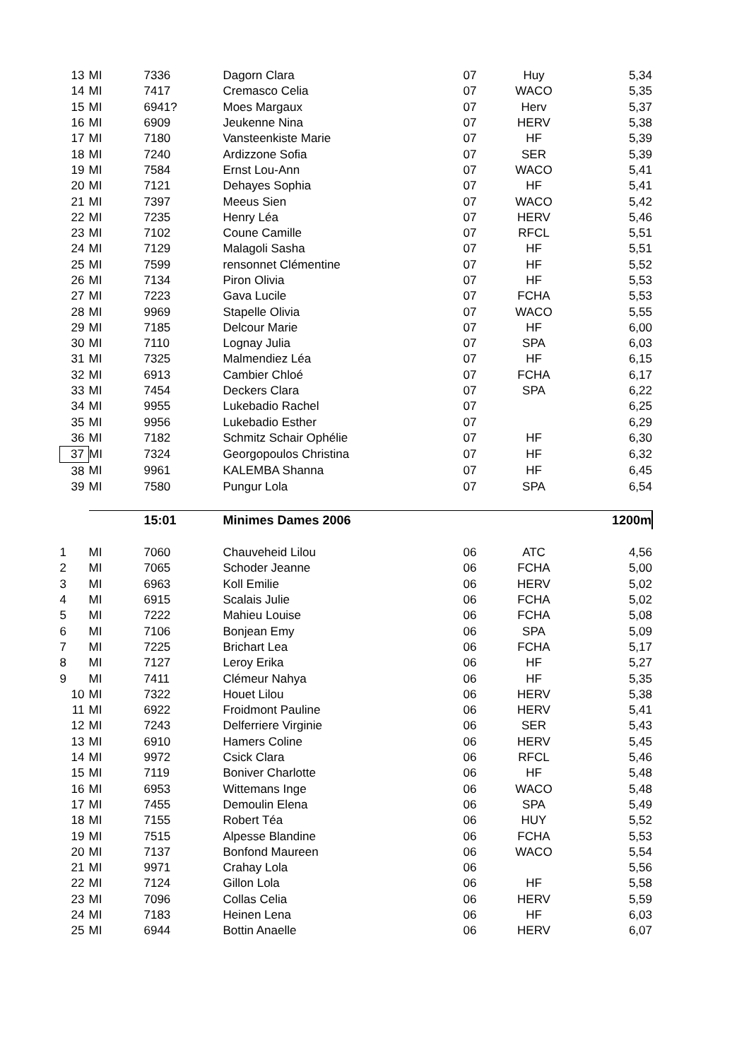| 13 | MI | 7336 | Dagorn Clara | 07 | Huy | 5,34 |
| 14 | MI | 7417 | Cremasco Celia | 07 | WACO | 5,35 |
| 15 | MI | 6941? | Moes Margaux | 07 | Herv | 5,37 |
| 16 | MI | 6909 | Jeukenne Nina | 07 | HERV | 5,38 |
| 17 | MI | 7180 | Vansteenkiste Marie | 07 | HF | 5,39 |
| 18 | MI | 7240 | Ardizzone Sofia | 07 | SER | 5,39 |
| 19 | MI | 7584 | Ernst Lou-Ann | 07 | WACO | 5,41 |
| 20 | MI | 7121 | Dehayes Sophia | 07 | HF | 5,41 |
| 21 | MI | 7397 | Meeus Sien | 07 | WACO | 5,42 |
| 22 | MI | 7235 | Henry Léa | 07 | HERV | 5,46 |
| 23 | MI | 7102 | Coune Camille | 07 | RFCL | 5,51 |
| 24 | MI | 7129 | Malagoli Sasha | 07 | HF | 5,51 |
| 25 | MI | 7599 | rensonnet Clémentine | 07 | HF | 5,52 |
| 26 | MI | 7134 | Piron Olivia | 07 | HF | 5,53 |
| 27 | MI | 7223 | Gava Lucile | 07 | FCHA | 5,53 |
| 28 | MI | 9969 | Stapelle Olivia | 07 | WACO | 5,55 |
| 29 | MI | 7185 | Delcour Marie | 07 | HF | 6,00 |
| 30 | MI | 7110 | Lognay Julia | 07 | SPA | 6,03 |
| 31 | MI | 7325 | Malmendiez Léa | 07 | HF | 6,15 |
| 32 | MI | 6913 | Cambier Chloé | 07 | FCHA | 6,17 |
| 33 | MI | 7454 | Deckers Clara | 07 | SPA | 6,22 |
| 34 | MI | 9955 | Lukebadio Rachel | 07 | | 6,25 |
| 35 | MI | 9956 | Lukebadio Esther | 07 | | 6,29 |
| 36 | MI | 7182 | Schmitz Schair Ophélie | 07 | HF | 6,30 |
| 37 | MI | 7324 | Georgopoulos Christina | 07 | HF | 6,32 |
| 38 | MI | 9961 | KALEMBA Shanna | 07 | HF | 6,45 |
| 39 | MI | 7580 | Pungur Lola | 07 | SPA | 6,54 |
| | | 15:01 | Minimes Dames 2006 | | | 1200m |
| 1 | MI | 7060 | Chauveheid Lilou | 06 | ATC | 4,56 |
| 2 | MI | 7065 | Schoder Jeanne | 06 | FCHA | 5,00 |
| 3 | MI | 6963 | Koll Emilie | 06 | HERV | 5,02 |
| 4 | MI | 6915 | Scalais Julie | 06 | FCHA | 5,02 |
| 5 | MI | 7222 | Mahieu Louise | 06 | FCHA | 5,08 |
| 6 | MI | 7106 | Bonjean Emy | 06 | SPA | 5,09 |
| 7 | MI | 7225 | Brichart Lea | 06 | FCHA | 5,17 |
| 8 | MI | 7127 | Leroy Erika | 06 | HF | 5,27 |
| 9 | MI | 7411 | Clémeur Nahya | 06 | HF | 5,35 |
| 10 | MI | 7322 | Houet Lilou | 06 | HERV | 5,38 |
| 11 | MI | 6922 | Froidmont Pauline | 06 | HERV | 5,41 |
| 12 | MI | 7243 | Delferriere Virginie | 06 | SER | 5,43 |
| 13 | MI | 6910 | Hamers Coline | 06 | HERV | 5,45 |
| 14 | MI | 9972 | Csick Clara | 06 | RFCL | 5,46 |
| 15 | MI | 7119 | Boniver Charlotte | 06 | HF | 5,48 |
| 16 | MI | 6953 | Wittemans Inge | 06 | WACO | 5,48 |
| 17 | MI | 7455 | Demoulin Elena | 06 | SPA | 5,49 |
| 18 | MI | 7155 | Robert Téa | 06 | HUY | 5,52 |
| 19 | MI | 7515 | Alpesse Blandine | 06 | FCHA | 5,53 |
| 20 | MI | 7137 | Bonfond Maureen | 06 | WACO | 5,54 |
| 21 | MI | 9971 | Crahay Lola | 06 | | 5,56 |
| 22 | MI | 7124 | Gillon Lola | 06 | HF | 5,58 |
| 23 | MI | 7096 | Collas Celia | 06 | HERV | 5,59 |
| 24 | MI | 7183 | Heinen Lena | 06 | HF | 6,03 |
| 25 | MI | 6944 | Bottin Anaelle | 06 | HERV | 6,07 |